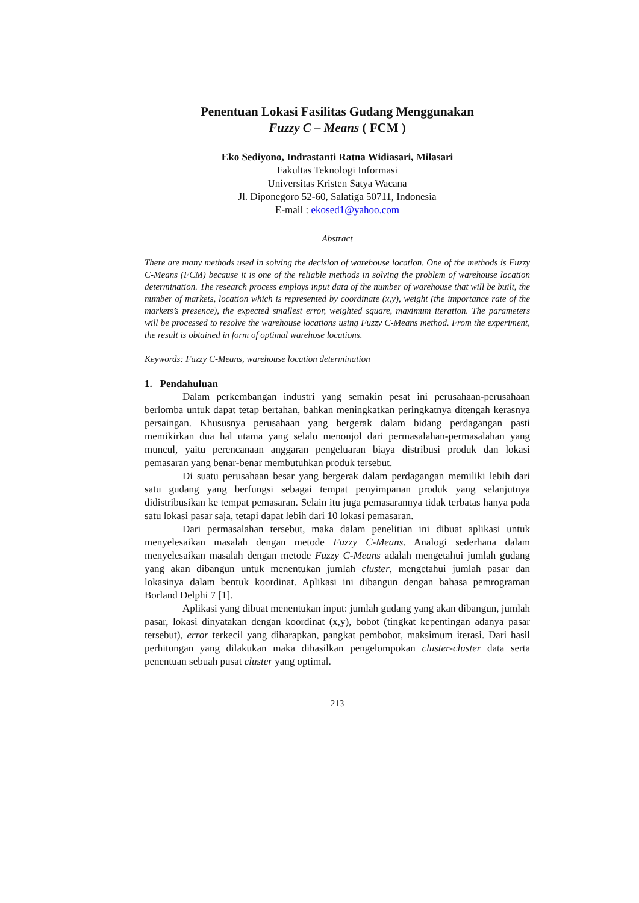Penentuan Lokasi Fasilitas Gudang Menggunakan
Fuzzy C – Means ( FCM )
Eko Sediyono, Indrastanti Ratna Widiasari, Milasari
Fakultas Teknologi Informasi
Universitas Kristen Satya Wacana
Jl. Diponegoro 52-60, Salatiga 50711, Indonesia
E-mail : ekosed1@yahoo.com
Abstract
There are many methods used in solving the decision of warehouse location. One of the methods is Fuzzy C-Means (FCM) because it is one of the reliable methods in solving the problem of warehouse location determination. The research process employs input data of the number of warehouse that will be built, the number of markets, location which is represented by coordinate (x,y), weight (the importance rate of the markets’s presence), the expected smallest error, weighted square, maximum iteration. The parameters will be processed to resolve the warehouse locations using Fuzzy C-Means method. From the experiment, the result is obtained in form of optimal warehose locations.
Keywords: Fuzzy C-Means, warehouse location determination
1. Pendahuluan
Dalam perkembangan industri yang semakin pesat ini perusahaan-perusahaan berlomba untuk dapat tetap bertahan, bahkan meningkatkan peringkatnya ditengah kerasnya persaingan. Khususnya perusahaan yang bergerak dalam bidang perdagangan pasti memikirkan dua hal utama yang selalu menonjol dari permasalahan-permasalahan yang muncul, yaitu perencanaan anggaran pengeluaran biaya distribusi produk dan lokasi pemasaran yang benar-benar membutuhkan produk tersebut.
Di suatu perusahaan besar yang bergerak dalam perdagangan memiliki lebih dari satu gudang yang berfungsi sebagai tempat penyimpanan produk yang selanjutnya didistribusikan ke tempat pemasaran. Selain itu juga pemasarannya tidak terbatas hanya pada satu lokasi pasar saja, tetapi dapat lebih dari 10 lokasi pemasaran.
Dari permasalahan tersebut, maka dalam penelitian ini dibuat aplikasi untuk menyelesaikan masalah dengan metode Fuzzy C-Means. Analogi sederhana dalam menyelesaikan masalah dengan metode Fuzzy C-Means adalah mengetahui jumlah gudang yang akan dibangun untuk menentukan jumlah cluster, mengetahui jumlah pasar dan lokasinya dalam bentuk koordinat. Aplikasi ini dibangun dengan bahasa pemrograman Borland Delphi 7 [1].
Aplikasi yang dibuat menentukan input: jumlah gudang yang akan dibangun, jumlah pasar, lokasi dinyatakan dengan koordinat (x,y), bobot (tingkat kepentingan adanya pasar tersebut), error terkecil yang diharapkan, pangkat pembobot, maksimum iterasi. Dari hasil perhitungan yang dilakukan maka dihasilkan pengelompokan cluster-cluster data serta penentuan sebuah pusat cluster yang optimal.
213